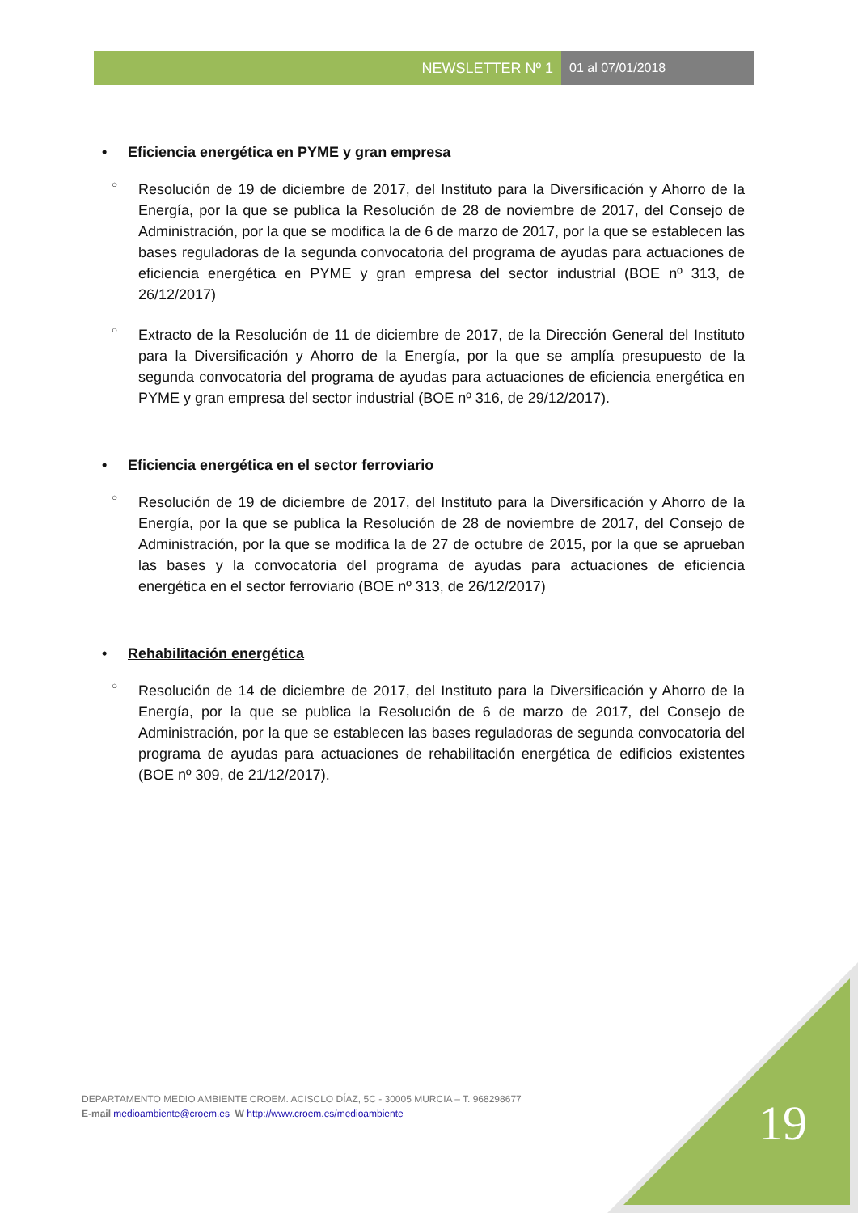NEWSLETTER Nº 1 01 al 07/01/2018
• Eficiencia energética en PYME y gran empresa
○
Resolución de 19 de diciembre de 2017, del Instituto para la Diversificación y Ahorro de la Energía, por la que se publica la Resolución de 28 de noviembre de 2017, del Consejo de Administración, por la que se modifica la de 6 de marzo de 2017, por la que se establecen las bases reguladoras de la segunda convocatoria del programa de ayudas para actuaciones de eficiencia energética en PYME y gran empresa del sector industrial (BOE nº 313, de 26/12/2017)
○
Extracto de la Resolución de 11 de diciembre de 2017, de la Dirección General del Instituto para la Diversificación y Ahorro de la Energía, por la que se amplía presupuesto de la segunda convocatoria del programa de ayudas para actuaciones de eficiencia energética en PYME y gran empresa del sector industrial (BOE nº 316, de 29/12/2017).
• Eficiencia energética en el sector ferroviario
○
Resolución de 19 de diciembre de 2017, del Instituto para la Diversificación y Ahorro de la Energía, por la que se publica la Resolución de 28 de noviembre de 2017, del Consejo de Administración, por la que se modifica la de 27 de octubre de 2015, por la que se aprueban las bases y la convocatoria del programa de ayudas para actuaciones de eficiencia energética en el sector ferroviario (BOE nº 313, de 26/12/2017)
• Rehabilitación energética
○
Resolución de 14 de diciembre de 2017, del Instituto para la Diversificación y Ahorro de la Energía, por la que se publica la Resolución de 6 de marzo de 2017, del Consejo de Administración, por la que se establecen las bases reguladoras de segunda convocatoria del programa de ayudas para actuaciones de rehabilitación energética de edificios existentes (BOE nº 309, de 21/12/2017).
19
DEPARTAMENTO MEDIO AMBIENTE CROEM. ACISCLO DÍAZ, 5C - 30005 MURCIA – T. 968298677
E-mail medioambiente@croem.es W http://www.croem.es/medioambiente